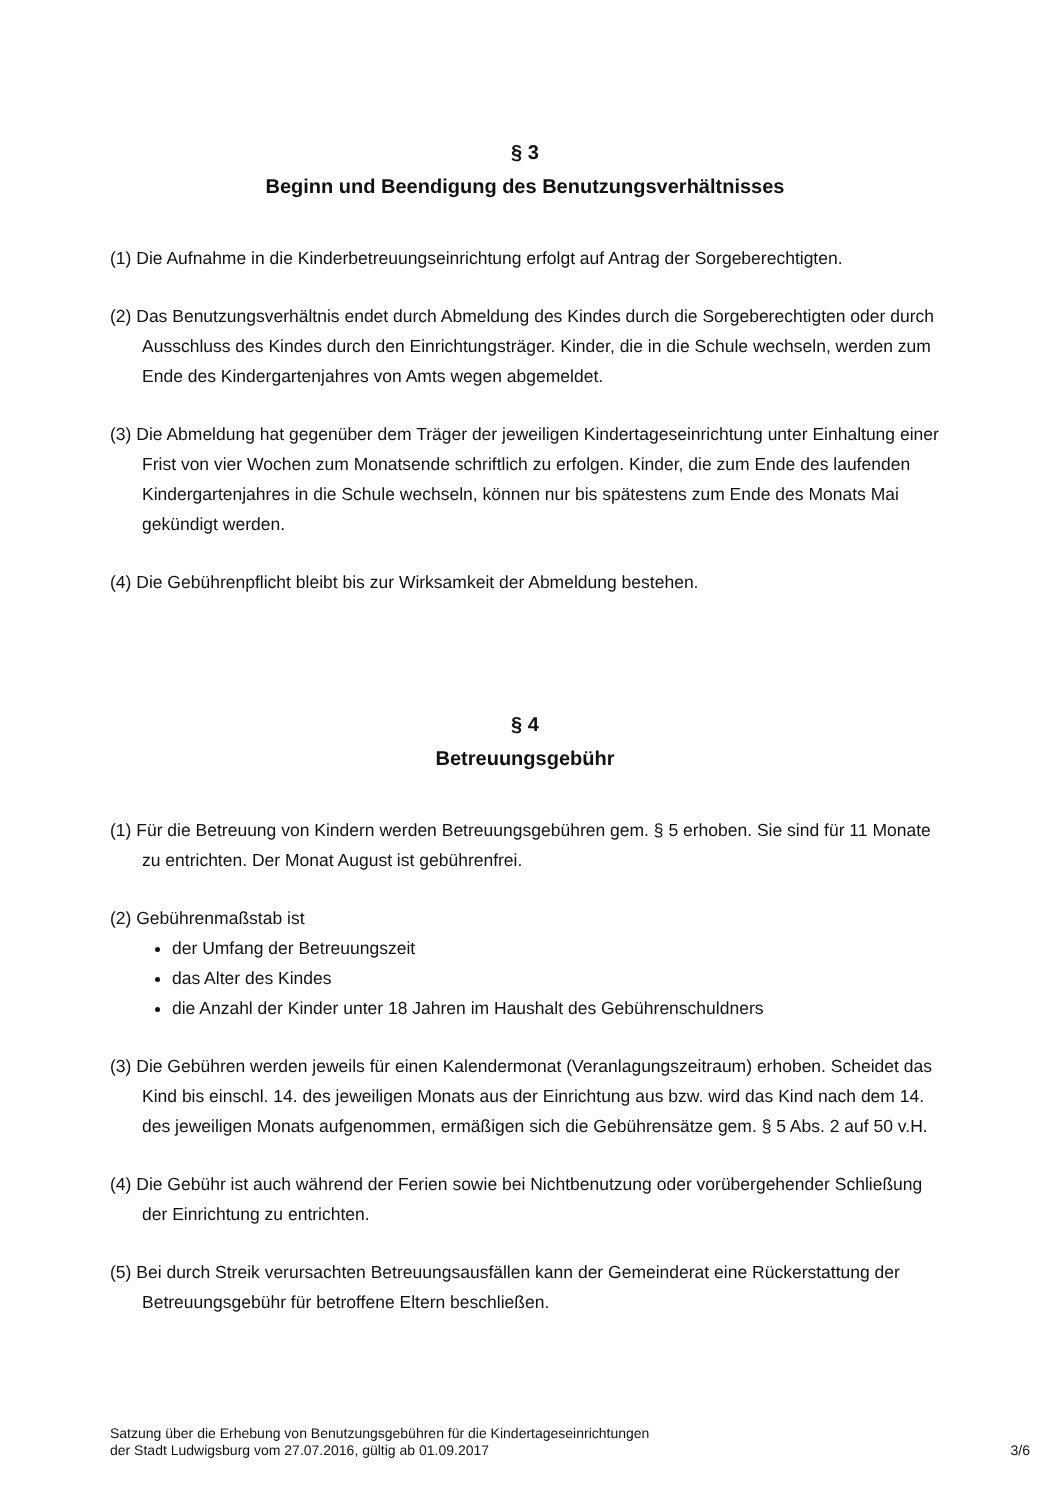§ 3
Beginn und Beendigung des Benutzungsverhältnisses
(1) Die Aufnahme in die Kinderbetreuungseinrichtung erfolgt auf Antrag der Sorgeberechtigten.
(2) Das Benutzungsverhältnis endet durch Abmeldung des Kindes durch die Sorgeberechtigten oder durch Ausschluss des Kindes durch den Einrichtungsträger. Kinder, die in die Schule wechseln, werden zum Ende des Kindergartenjahres von Amts wegen abgemeldet.
(3) Die Abmeldung hat gegenüber dem Träger der jeweiligen Kindertageseinrichtung unter Einhaltung einer Frist von vier Wochen zum Monatsende schriftlich zu erfolgen. Kinder, die zum Ende des laufenden Kindergartenjahres in die Schule wechseln, können nur bis spätestens zum Ende des Monats Mai gekündigt werden.
(4) Die Gebührenpflicht bleibt bis zur Wirksamkeit der Abmeldung bestehen.
§ 4
Betreuungsgebühr
(1) Für die Betreuung von Kindern werden Betreuungsgebühren gem. § 5 erhoben. Sie sind für 11 Monate zu entrichten. Der Monat August ist gebührenfrei.
(2) Gebührenmaßstab ist
der Umfang der Betreuungszeit
das Alter des Kindes
die Anzahl der Kinder unter 18 Jahren im Haushalt des Gebührenschuldners
(3) Die Gebühren werden jeweils für einen Kalendermonat (Veranlagungszeitraum) erhoben. Scheidet das Kind bis einschl. 14. des jeweiligen Monats aus der Einrichtung aus bzw. wird das Kind nach dem 14. des jeweiligen Monats aufgenommen, ermäßigen sich die Gebührensätze gem. § 5 Abs. 2 auf 50 v.H.
(4) Die Gebühr ist auch während der Ferien sowie bei Nichtbenutzung oder vorübergehender Schließung der Einrichtung zu entrichten.
(5) Bei durch Streik verursachten Betreuungsausfällen kann der Gemeinderat eine Rückerstattung der Betreuungsgebühr für betroffene Eltern beschließen.
Satzung über die Erhebung von Benutzungsgebühren für die Kindertageseinrichtungen
der Stadt Ludwigsburg vom 27.07.2016, gültig ab 01.09.2017
3/6